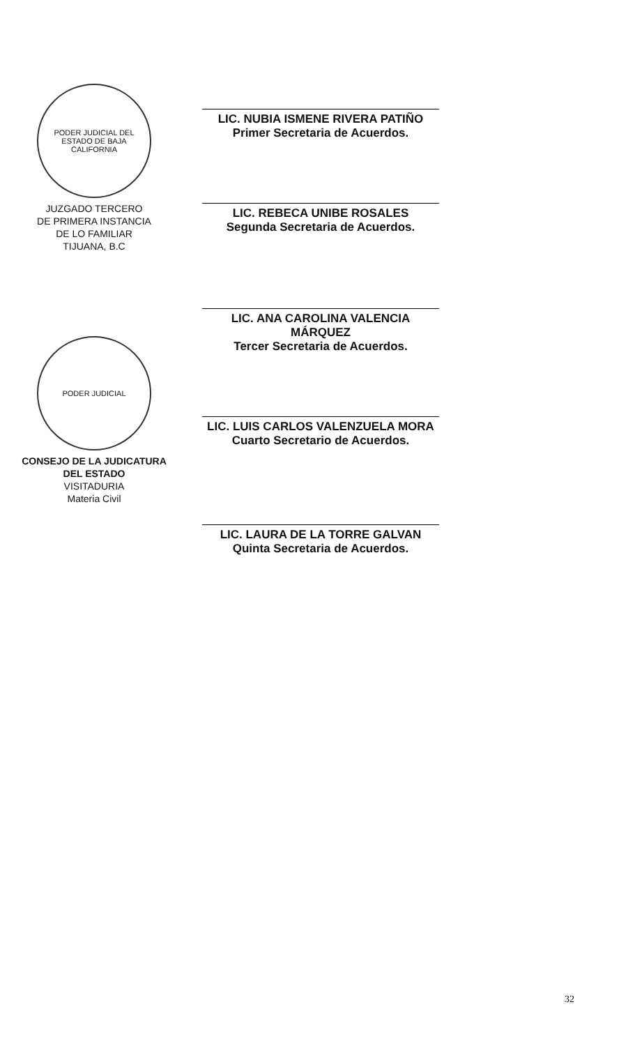PODER JUDICIAL DEL ESTADO DE BAJA CALIFORNIA
JUZGADO TERCERO
DE PRIMERA INSTANCIA
DE LO FAMILIAR
TIJUANA, B.C
LIC. NUBIA ISMENE RIVERA PATIÑO
Primer Secretaria de Acuerdos.
LIC. REBECA UNIBE ROSALES
Segunda Secretaria de Acuerdos.
PODER JUDICIAL
CONSEJO DE LA JUDICATURA
DEL ESTADO
VISITADURIA
Materia Civil
LIC. ANA CAROLINA VALENCIA MÁRQUEZ
Tercer Secretaria de Acuerdos.
LIC. LUIS CARLOS VALENZUELA MORA
Cuarto Secretario de Acuerdos.
LIC. LAURA DE LA TORRE GALVAN
Quinta Secretaria de Acuerdos.
32